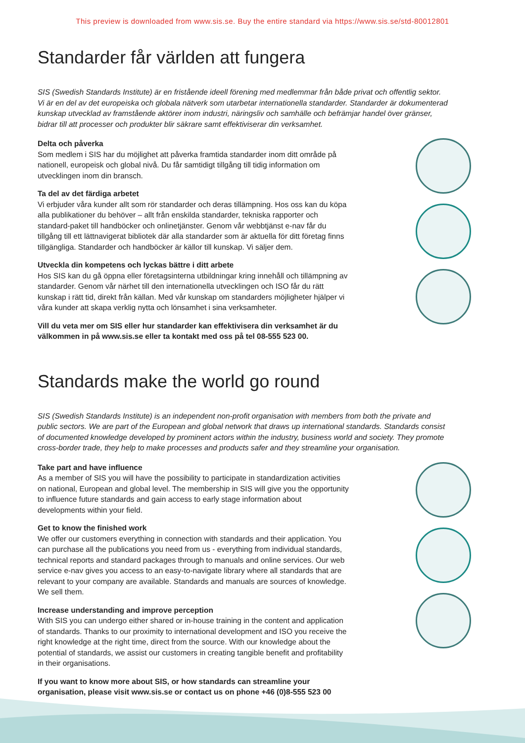This preview is downloaded from www.sis.se. Buy the entire standard via https://www.sis.se/std-80012801
Standarder får världen att fungera
SIS (Swedish Standards Institute) är en fristående ideell förening med medlemmar från både privat och offentlig sektor. Vi är en del av det europeiska och globala nätverk som utarbetar internationella standarder. Standarder är dokumenterad kunskap utvecklad av framstående aktörer inom industri, näringsliv och samhälle och befrämjar handel över gränser, bidrar till att processer och produkter blir säkrare samt effektiviserar din verksamhet.
Delta och påverka
Som medlem i SIS har du möjlighet att påverka framtida standarder inom ditt område på nationell, europeisk och global nivå. Du får samtidigt tillgång till tidig information om utvecklingen inom din bransch.
Ta del av det färdiga arbetet
Vi erbjuder våra kunder allt som rör standarder och deras tillämpning. Hos oss kan du köpa alla publikationer du behöver – allt från enskilda standarder, tekniska rapporter och standard-paket till handböcker och onlinetjänster. Genom vår webbtjänst e-nav får du tillgång till ett lättnavigerat bibliotek där alla standarder som är aktuella för ditt företag finns tillgängliga. Standarder och handböcker är källor till kunskap. Vi säljer dem.
Utveckla din kompetens och lyckas bättre i ditt arbete
Hos SIS kan du gå öppna eller företagsinterna utbildningar kring innehåll och tillämpning av standarder. Genom vår närhet till den internationella utvecklingen och ISO får du rätt kunskap i rätt tid, direkt från källan. Med vår kunskap om standarders möjligheter hjälper vi våra kunder att skapa verklig nytta och lönsamhet i sina verksamheter.
Vill du veta mer om SIS eller hur standarder kan effektivisera din verksamhet är du välkommen in på www.sis.se eller ta kontakt med oss på tel 08-555 523 00.
Standards make the world go round
SIS (Swedish Standards Institute) is an independent non-profit organisation with members from both the private and public sectors. We are part of the European and global network that draws up international standards. Standards consist of documented knowledge developed by prominent actors within the industry, business world and society. They promote cross-border trade, they help to make processes and products safer and they streamline your organisation.
Take part and have influence
As a member of SIS you will have the possibility to participate in standardization activities on national, European and global level. The membership in SIS will give you the opportunity to influence future standards and gain access to early stage information about developments within your field.
Get to know the finished work
We offer our customers everything in connection with standards and their application. You can purchase all the publications you need from us - everything from individual standards, technical reports and standard packages through to manuals and online services. Our web service e-nav gives you access to an easy-to-navigate library where all standards that are relevant to your company are available. Standards and manuals are sources of knowledge. We sell them.
Increase understanding and improve perception
With SIS you can undergo either shared or in-house training in the content and application of standards. Thanks to our proximity to international development and ISO you receive the right knowledge at the right time, direct from the source. With our knowledge about the potential of standards, we assist our customers in creating tangible benefit and profitability in their organisations.
If you want to know more about SIS, or how standards can streamline your organisation, please visit www.sis.se or contact us on phone +46 (0)8-555 523 00